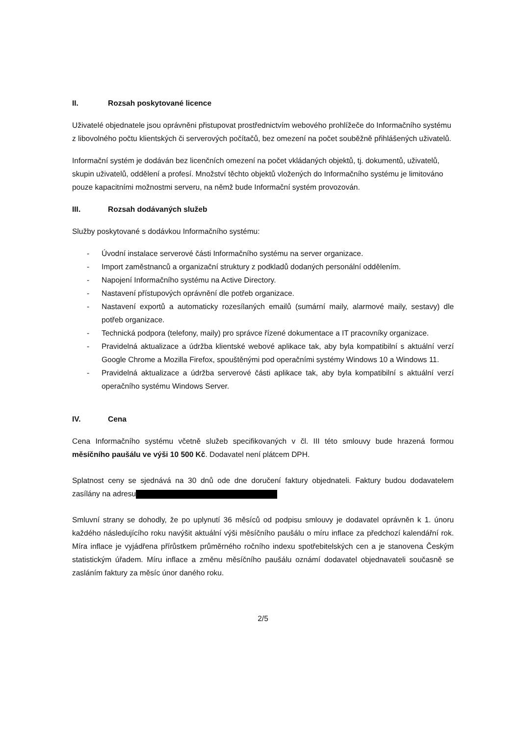II. Rozsah poskytované licence
Uživatelé objednatele jsou oprávněni přistupovat prostřednictvím webového prohlížeče do Informačního systému z libovolného počtu klientských či serverových počítačů, bez omezení na počet souběžně přihlášených uživatelů.
Informační systém je dodáván bez licenčních omezení na počet vkládaných objektů, tj. dokumentů, uživatelů, skupin uživatelů, oddělení a profesí. Množství těchto objektů vložených do Informačního systému je limitováno pouze kapacitními možnostmi serveru, na němž bude Informační systém provozován.
III. Rozsah dodávaných služeb
Služby poskytované s dodávkou Informačního systému:
- Úvodní instalace serverové části Informačního systému na server organizace.
- Import zaměstnanců a organizační struktury z podkladů dodaných personální oddělením.
- Napojení Informačního systému na Active Directory.
- Nastavení přístupových oprávnění dle potřeb organizace.
- Nastavení exportů a automaticky rozesílaných emailů (sumární maily, alarmové maily, sestavy) dle potřeb organizace.
- Technická podpora (telefony, maily) pro správce řízené dokumentace a IT pracovníky organizace.
- Pravidelná aktualizace a údržba klientské webové aplikace tak, aby byla kompatibilní s aktuální verzí Google Chrome a Mozilla Firefox, spouštěnými pod operačními systémy Windows 10 a Windows 11.
- Pravidelná aktualizace a údržba serverové části aplikace tak, aby byla kompatibilní s aktuální verzí operačního systému Windows Server.
IV. Cena
Cena Informačního systému včetně služeb specifikovaných v čl. III této smlouvy bude hrazená formou měsíčního paušálu ve výši 10 500 Kč. Dodavatel není plátcem DPH.
Splatnost ceny se sjednává na 30 dnů ode dne doručení faktury objednateli. Faktury budou dodavatelem zasílány na adresu
Smluvní strany se dohodly, že po uplynutí 36 měsíců od podpisu smlouvy je dodavatel oprávněn k 1. únoru každého následujícího roku navýšit aktuální výši měsíčního paušálu o míru inflace za předchozí kalendářní rok. Míra inflace je vyjádřena přírůstkem průměrného ročního indexu spotřebitelských cen a je stanovena Českým statistickým úřadem. Míru inflace a změnu měsíčního paušálu oznámí dodavatel objednavateli současně se zasláním faktury za měsíc únor daného roku.
2/5